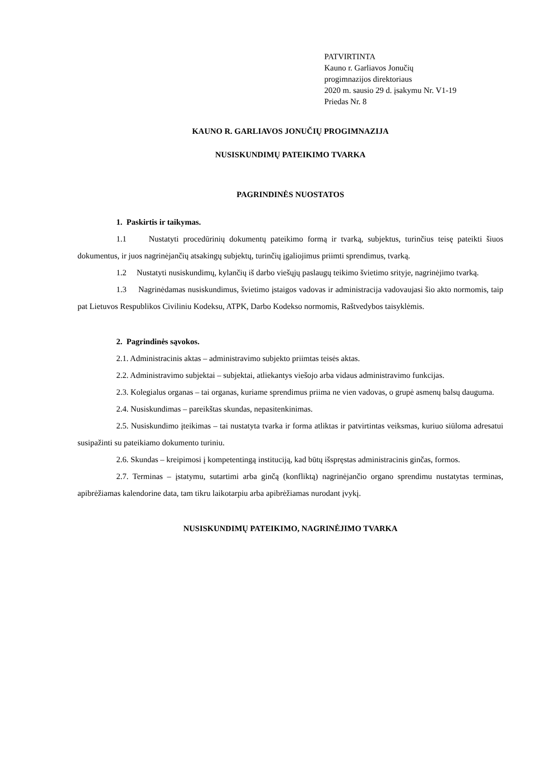PATVIRTINTA
Kauno r. Garliavos Jonučių
progimnazijos direktoriaus
2020 m. sausio 29 d. įsakymu Nr. V1-19
Priedas Nr. 8
KAUNO R. GARLIAVOS JONUČIŲ PROGIMNAZIJA
NUSISKUNDIMŲ PATEIKIMO TVARKA
PAGRINDINĖS NUOSTATOS
1. Paskirtis ir taikymas.
1.1 Nustatyti procedūrinių dokumentų pateikimo formą ir tvarką, subjektus, turinčius teisę pateikti šiuos dokumentus, ir juos nagrinėjančių atsakingų subjektų, turinčių įgaliojimus priimti sprendimus, tvarką.
1.2 Nustatyti nusiskundimų, kylančių iš darbo viešųjų paslaugų teikimo švietimo srityje, nagrinėjimo tvarką.
1.3 Nagrinėdamas nusiskundimus, švietimo įstaigos vadovas ir administracija vadovaujasi šio akto normomis, taip pat Lietuvos Respublikos Civiliniu Kodeksu, ATPK, Darbo Kodekso normomis, Raštvedybos taisyklėmis.
2. Pagrindinės sąvokos.
2.1. Administracinis aktas – administravimo subjekto priimtas teisės aktas.
2.2. Administravimo subjektai – subjektai, atliekantys viešojo arba vidaus administravimo funkcijas.
2.3. Kolegialus organas – tai organas, kuriame sprendimus priima ne vien vadovas, o grupė asmenų balsų dauguma.
2.4. Nusiskundimas – pareikštas skundas, nepasitenkinimas.
2.5. Nusiskundimo įteikimas – tai nustatyta tvarka ir forma atliktas ir patvirtintas veiksmas, kuriuo siūloma adresatui susipažinti su pateikiamo dokumento turiniu.
2.6. Skundas – kreipimosi į kompetentingą instituciją, kad būtų išspręstas administracinis ginčas, formos.
2.7. Terminas – įstatymu, sutartimi arba ginčą (konfliktą) nagrinėjančio organo sprendimu nustatytas terminas, apibrėžiamas kalendorine data, tam tikru laikotarpiu arba apibrėžiamas nurodant įvykį.
NUSISKUNDIMŲ PATEIKIMO, NAGRINĖJIMO TVARKA